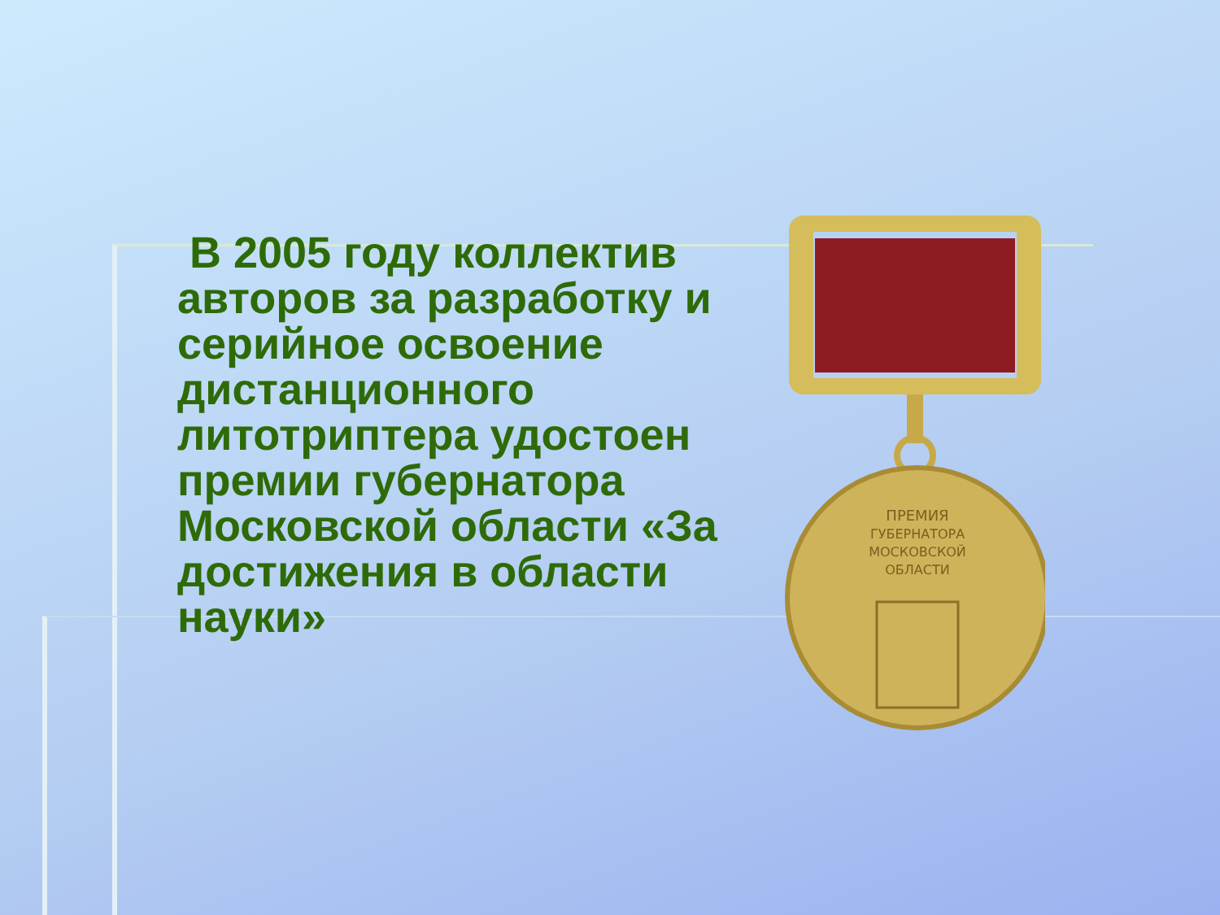В 2005 году коллектив авторов за разработку и серийное освоение дистанционного литотриптера удостоен премии губернатора Московской области «За достижения в области науки»
ПРЕМИЯ
ГУБЕРНАТОРА
МОСКОВСКОЙ
ОБЛАСТИ